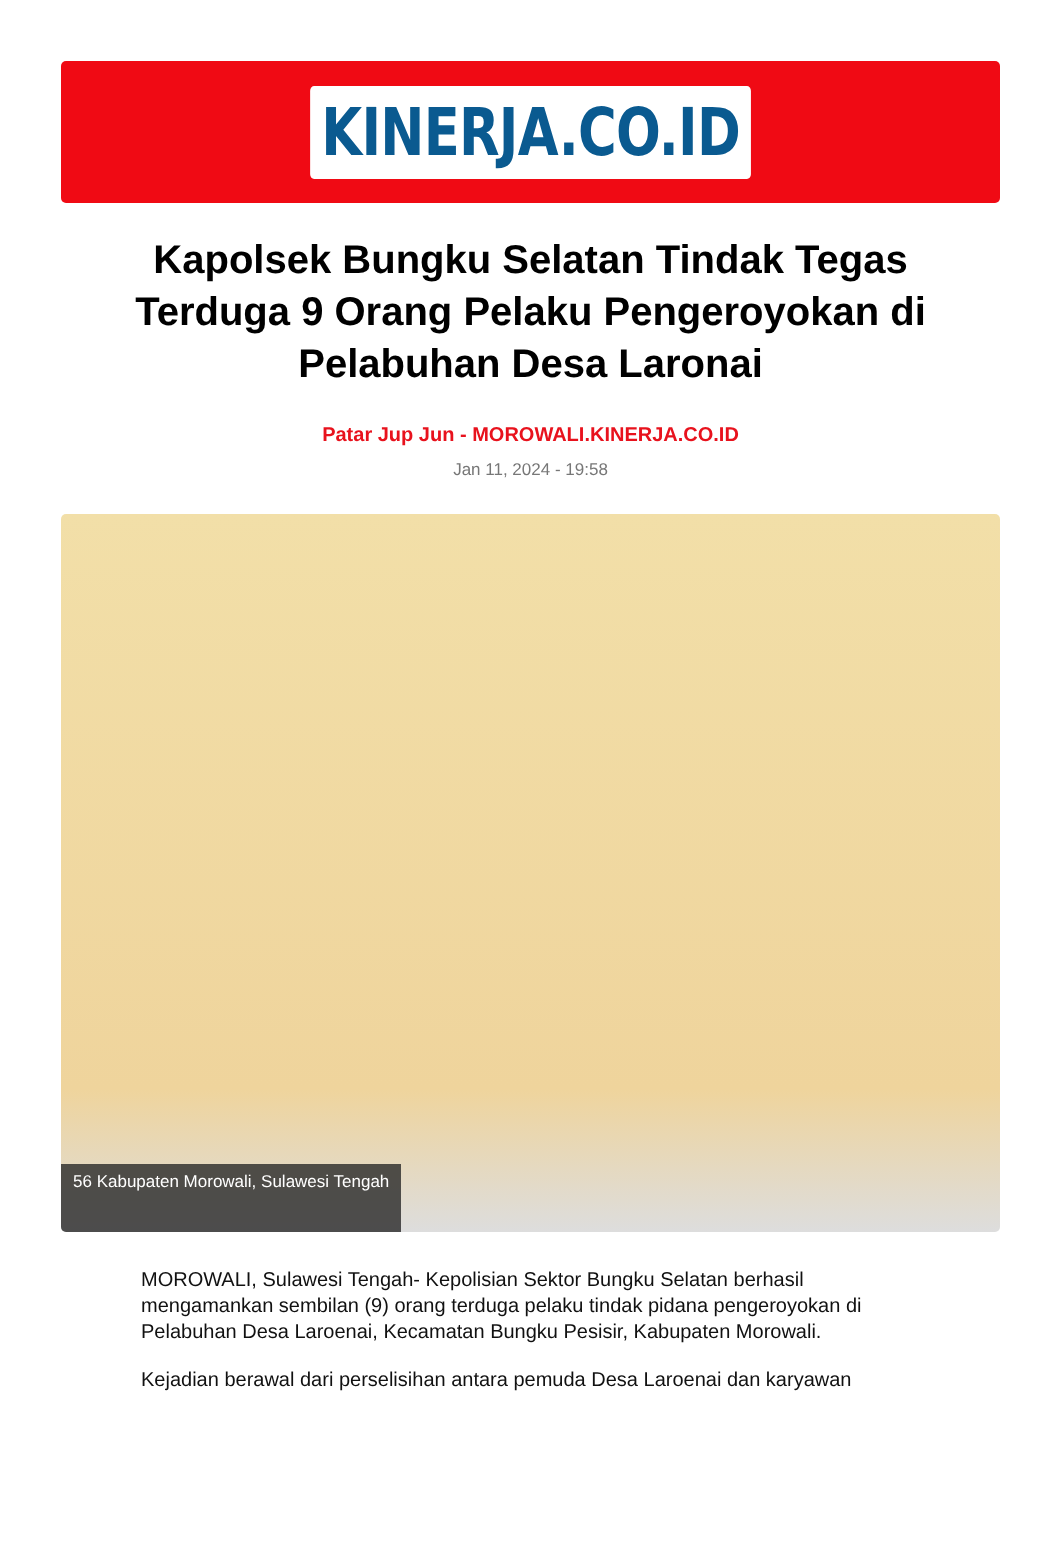KINERJA.CO.ID
Kapolsek Bungku Selatan Tindak Tegas Terduga 9 Orang Pelaku Pengeroyokan di Pelabuhan Desa Laronai
Patar Jup Jun - MOROWALI.KINERJA.CO.ID
Jan 11, 2024 - 19:58
56 Kabupaten Morowali, Sulawesi Tengah
MOROWALI, Sulawesi Tengah- Kepolisian Sektor Bungku Selatan berhasil mengamankan sembilan (9) orang terduga pelaku tindak pidana pengeroyokan di Pelabuhan Desa Laroenai, Kecamatan Bungku Pesisir, Kabupaten Morowali.
Kejadian berawal dari perselisihan antara pemuda Desa Laroenai dan karyawan